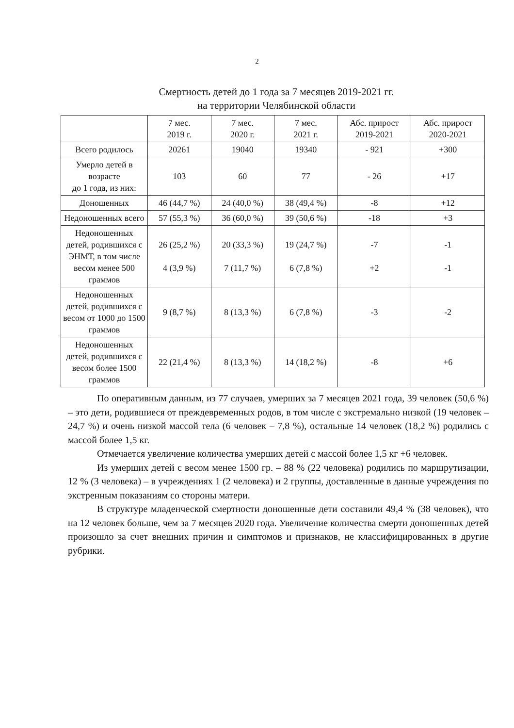2
Смертность детей до 1 года за 7 месяцев 2019-2021 гг.
на территории Челябинской области
| | 7 мес. 2019 г. | 7 мес. 2020 г. | 7 мес. 2021 г. | Абс. прирост 2019-2021 | Абс. прирост 2020-2021 |
| Всего родилось | 20261 | 19040 | 19340 | - 921 | +300 |
| Умерло детей в возрасте до 1 года, из них: | 103 | 60 | 77 | - 26 | +17 |
| Доношенных | 46 (44,7 %) | 24 (40,0 %) | 38 (49,4 %) | -8 | +12 |
| Недоношенных всего | 57 (55,3 %) | 36 (60,0 %) | 39 (50,6 %) | -18 | +3 |
| Недоношенных детей, родившихся с ЭНМТ, в том числе весом менее 500 граммов | 26 (25,2 %) 4 (3,9 %) | 20 (33,3 %) 7 (11,7 %) | 19 (24,7 %) 6 (7,8 %) | -7 +2 | -1 -1 |
| Недоношенных детей, родившихся с весом от 1000 до 1500 граммов | 9 (8,7 %) | 8 (13,3 %) | 6 (7,8 %) | -3 | -2 |
| Недоношенных детей, родившихся с весом более 1500 граммов | 22 (21,4 %) | 8 (13,3 %) | 14 (18,2 %) | -8 | +6 |
По оперативным данным, из 77 случаев, умерших за 7 месяцев 2021 года, 39 человек (50,6 %) – это дети, родившиеся от преждевременных родов, в том числе с экстремально низкой (19 человек – 24,7 %) и очень низкой массой тела (6 человек – 7,8 %), остальные 14 человек (18,2 %) родились с массой более 1,5 кг.
Отмечается увеличение количества умерших детей с массой более 1,5 кг +6 человек.
Из умерших детей с весом менее 1500 гр. – 88 % (22 человека) родились по маршрутизации, 12 % (3 человека) – в учреждениях 1 (2 человека) и 2 группы, доставленные в данные учреждения по экстренным показаниям со стороны матери.
В структуре младенческой смертности доношенные дети составили 49,4 % (38 человек), что на 12 человек больше, чем за 7 месяцев 2020 года. Увеличение количества смерти доношенных детей произошло за счет внешних причин и симптомов и признаков, не классифицированных в другие рубрики.